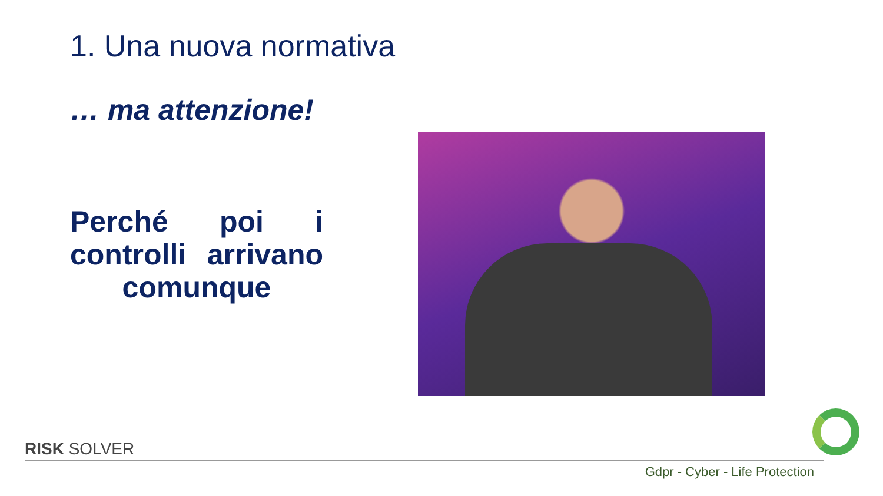1. Una nuova normativa
… ma attenzione!
Perché poi i controlli arrivano comunque
RISK SOLVER
Gdpr - Cyber - Life Protection